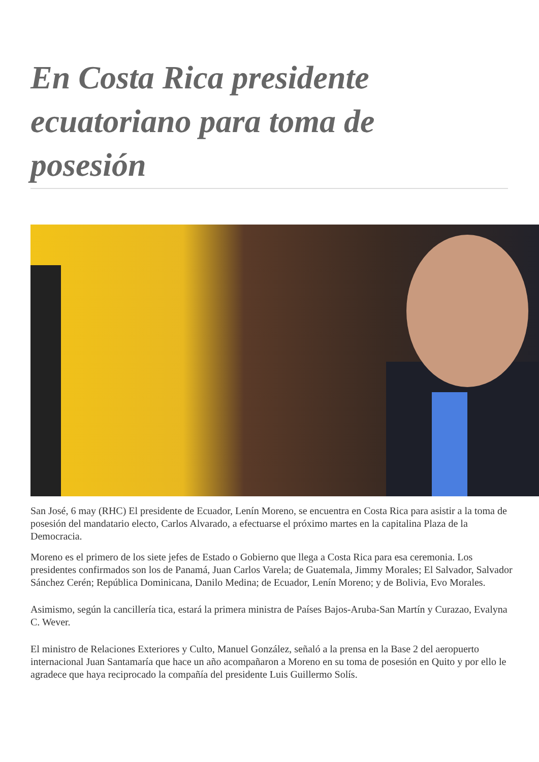En Costa Rica presidente ecuatoriano para toma de posesión
San José, 6 may (RHC) El presidente de Ecuador, Lenín Moreno, se encuentra en Costa Rica para asistir a la toma de posesión del mandatario electo, Carlos Alvarado, a efectuarse el próximo martes en la capitalina Plaza de la Democracia.
Moreno es el primero de los siete jefes de Estado o Gobierno que llega a Costa Rica para esa ceremonia. Los presidentes confirmados son los de Panamá, Juan Carlos Varela; de Guatemala, Jimmy Morales; El Salvador, Salvador Sánchez Cerén; República Dominicana, Danilo Medina; de Ecuador, Lenín Moreno; y de Bolivia, Evo Morales.
Asimismo, según la cancillería tica, estará la primera ministra de Países Bajos-Aruba-San Martín y Curazao, Evalyna C. Wever.
El ministro de Relaciones Exteriores y Culto, Manuel González, señaló a la prensa en la Base 2 del aeropuerto internacional Juan Santamaría que hace un año acompañaron a Moreno en su toma de posesión en Quito y por ello le agradece que haya reciprocado la compañía del presidente Luis Guillermo Solís.